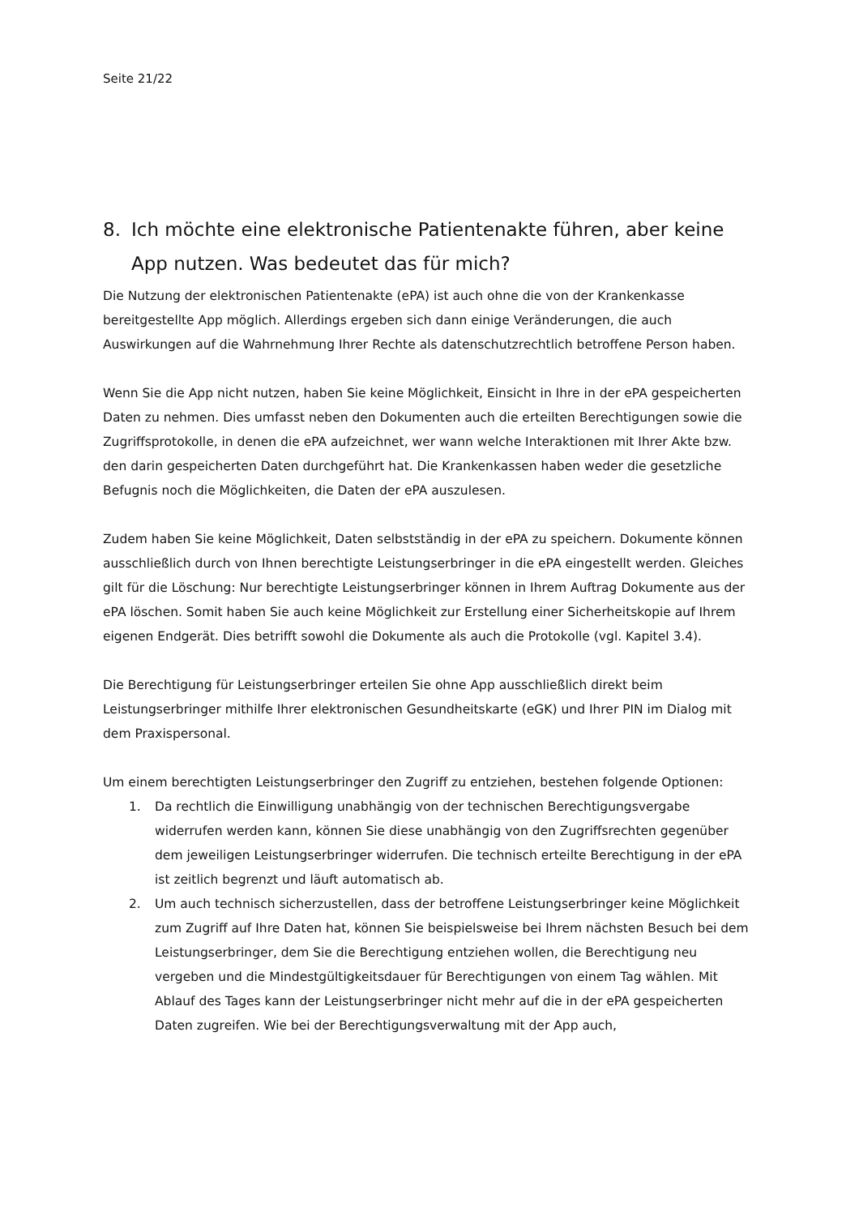Seite 21/22
8. Ich möchte eine elektronische Patientenakte führen, aber keine App nutzen. Was bedeutet das für mich?
Die Nutzung der elektronischen Patientenakte (ePA) ist auch ohne die von der Krankenkasse bereitgestellte App möglich. Allerdings ergeben sich dann einige Veränderungen, die auch Auswirkungen auf die Wahrnehmung Ihrer Rechte als datenschutzrechtlich betroffene Person haben.
Wenn Sie die App nicht nutzen, haben Sie keine Möglichkeit, Einsicht in Ihre in der ePA gespeicherten Daten zu nehmen. Dies umfasst neben den Dokumenten auch die erteilten Berechtigungen sowie die Zugriffsprotokolle, in denen die ePA aufzeichnet, wer wann welche Interaktionen mit Ihrer Akte bzw. den darin gespeicherten Daten durchgeführt hat. Die Krankenkassen haben weder die gesetzliche Befugnis noch die Möglichkeiten, die Daten der ePA auszulesen.
Zudem haben Sie keine Möglichkeit, Daten selbstständig in der ePA zu speichern. Dokumente können ausschließlich durch von Ihnen berechtigte Leistungserbringer in die ePA eingestellt werden. Gleiches gilt für die Löschung: Nur berechtigte Leistungserbringer können in Ihrem Auftrag Dokumente aus der ePA löschen. Somit haben Sie auch keine Möglichkeit zur Erstellung einer Sicherheitskopie auf Ihrem eigenen Endgerät. Dies betrifft sowohl die Dokumente als auch die Protokolle (vgl. Kapitel 3.4).
Die Berechtigung für Leistungserbringer erteilen Sie ohne App ausschließlich direkt beim Leistungserbringer mithilfe Ihrer elektronischen Gesundheitskarte (eGK) und Ihrer PIN im Dialog mit dem Praxispersonal.
Um einem berechtigten Leistungserbringer den Zugriff zu entziehen, bestehen folgende Optionen:
1. Da rechtlich die Einwilligung unabhängig von der technischen Berechtigungsvergabe widerrufen werden kann, können Sie diese unabhängig von den Zugriffsrechten gegenüber dem jeweiligen Leistungserbringer widerrufen. Die technisch erteilte Berechtigung in der ePA ist zeitlich begrenzt und läuft automatisch ab.
2. Um auch technisch sicherzustellen, dass der betroffene Leistungserbringer keine Möglichkeit zum Zugriff auf Ihre Daten hat, können Sie beispielsweise bei Ihrem nächsten Besuch bei dem Leistungserbringer, dem Sie die Berechtigung entziehen wollen, die Berechtigung neu vergeben und die Mindestgültigkeitsdauer für Berechtigungen von einem Tag wählen. Mit Ablauf des Tages kann der Leistungserbringer nicht mehr auf die in der ePA gespeicherten Daten zugreifen. Wie bei der Berechtigungsverwaltung mit der App auch,